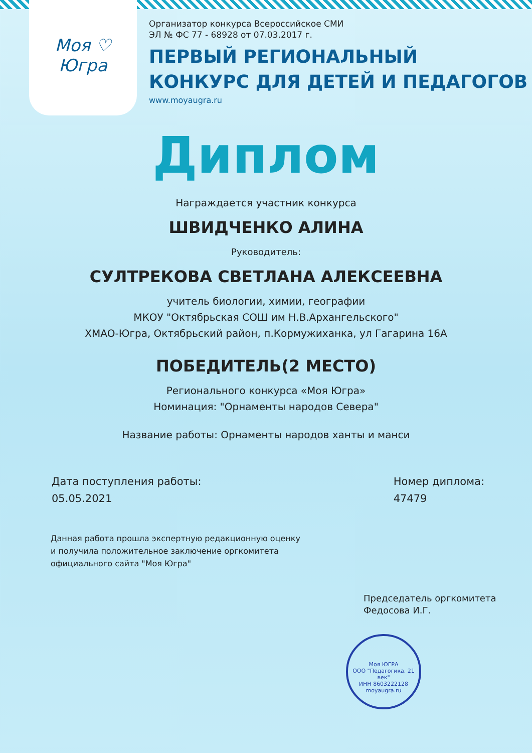Моя ♡ Югра
Организатор конкурса Всероссийское СМИ
ЭЛ № ФС 77 - 68928 от 07.03.2017 г.
ПЕРВЫЙ РЕГИОНАЛЬНЫЙ
КОНКУРС ДЛЯ ДЕТЕЙ И ПЕДАГОГОВ
www.moyaugra.ru
Диплом
Награждается участник конкурса
ШВИДЧЕНКО АЛИНА
Руководитель:
СУЛТРЕКОВА СВЕТЛАНА АЛЕКСЕЕВНА
учитель биологии, химии, географии
МКОУ "Октябрьская СОШ им Н.В.Архангельского"
ХМАО-Югра, Октябрьский район, п.Кормужиханка, ул Гагарина 16А
ПОБЕДИТЕЛЬ(2 МЕСТО)
Регионального конкурса «Моя Югра»
Номинация: "Орнаменты народов Севера"
Название работы: Орнаменты народов ханты и манси
Дата поступления работы:
05.05.2021
Номер диплома:
47479
Данная работа прошла экспертную редакционную оценку
и получила положительное заключение оргкомитета
официального сайта "Моя Югра"
Председатель оргкомитета
Федосова И.Г.
Моя ЮГРА
ООО "Педагогика. 21 век"
ИНН 8603222128
moyaugra.ru